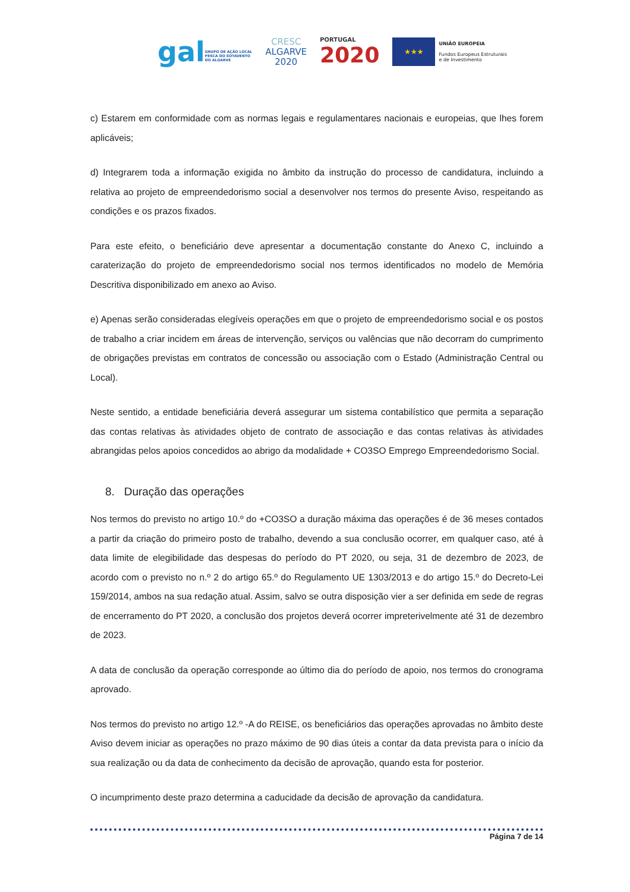galGRUPO DE AÇÃO LOCAL
PESCA DO SOTAVENTO
DO ALGARVE
CRESC
ALGARVE
2020
PORTUGAL
2020
★★★
UNIÃO EUROPEIA
Fundos Europeus Estruturais
e de Investimento
c) Estarem em conformidade com as normas legais e regulamentares nacionais e europeias, que lhes forem aplicáveis;
d) Integrarem toda a informação exigida no âmbito da instrução do processo de candidatura, incluindo a relativa ao projeto de empreendedorismo social a desenvolver nos termos do presente Aviso, respeitando as condições e os prazos fixados.
Para este efeito, o beneficiário deve apresentar a documentação constante do Anexo C, incluindo a caraterização do projeto de empreendedorismo social nos termos identificados no modelo de Memória Descritiva disponibilizado em anexo ao Aviso.
e) Apenas serão consideradas elegíveis operações em que o projeto de empreendedorismo social e os postos de trabalho a criar incidem em áreas de intervenção, serviços ou valências que não decorram do cumprimento de obrigações previstas em contratos de concessão ou associação com o Estado (Administração Central ou Local).
Neste sentido, a entidade beneficiária deverá assegurar um sistema contabilístico que permita a separação das contas relativas às atividades objeto de contrato de associação e das contas relativas às atividades abrangidas pelos apoios concedidos ao abrigo da modalidade + CO3SO Emprego Empreendedorismo Social.
8. Duração das operações
Nos termos do previsto no artigo 10.º do +CO3SO a duração máxima das operações é de 36 meses contados a partir da criação do primeiro posto de trabalho, devendo a sua conclusão ocorrer, em qualquer caso, até à data limite de elegibilidade das despesas do período do PT 2020, ou seja, 31 de dezembro de 2023, de acordo com o previsto no n.º 2 do artigo 65.º do Regulamento UE 1303/2013 e do artigo 15.º do Decreto-Lei 159/2014, ambos na sua redação atual. Assim, salvo se outra disposição vier a ser definida em sede de regras de encerramento do PT 2020, a conclusão dos projetos deverá ocorrer impreterivelmente até 31 de dezembro de 2023.
A data de conclusão da operação corresponde ao último dia do período de apoio, nos termos do cronograma aprovado.
Nos termos do previsto no artigo 12.º -A do REISE, os beneficiários das operações aprovadas no âmbito deste Aviso devem iniciar as operações no prazo máximo de 90 dias úteis a contar da data prevista para o início da sua realização ou da data de conhecimento da decisão de aprovação, quando esta for posterior.
O incumprimento deste prazo determina a caducidade da decisão de aprovação da candidatura.
Página 7 de 14